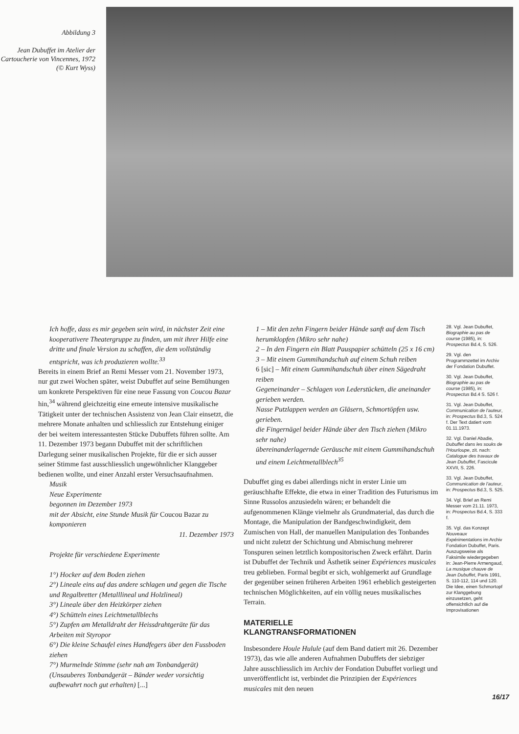Abbildung 3
Jean Dubuffet im Atelier der Cartoucherie von Vincennes, 1972 (© Kurt Wyss)
Ich hoffe, dass es mir gegeben sein wird, in nächster Zeit eine kooperativere Theatergruppe zu finden, um mit ihrer Hilfe eine dritte und finale Version zu schaffen, die dem vollständig entspricht, was ich produzieren wollte.<sup>33</sup>
Bereits in einem Brief an Remi Messer vom 21. November 1973, nur gut zwei Wochen später, weist Dubuffet auf seine Bemühungen um konkrete Perspektiven für eine neue Fassung von Coucou Bazar hin,<sup>34</sup> während gleichzeitig eine erneute intensive musikalische Tätigkeit unter der technischen Assistenz von Jean Clair einsetzt, die mehrere Monate anhalten und schliesslich zur Entstehung einiger der bei weitem interessantesten Stücke Dubuffets führen sollte. Am 11. Dezember 1973 begann Dubuffet mit der schriftlichen Darlegung seiner musikalischen Projekte, für die er sich ausser seiner Stimme fast ausschliesslich ungewöhnlicher Klanggeber bedienen wollte, und einer Anzahl erster Versuchsaufnahmen.
Musik
Neue Experimente
begonnen im Dezember 1973
mit der Absicht, eine Stunde Musik für Coucou Bazar zu komponieren
11. Dezember 1973
Projekte für verschiedene Experimente
1°) Hocker auf dem Boden ziehen
2°) Lineale eins auf das andere schlagen und gegen die Tische und Regalbretter (Metalllineal und Holzlineal)
3°) Lineale über den Heizkörper ziehen
4°) Schütteln eines Leichtmetallblechs
5°) Zupfen am Metalldraht der Heissdrahtgeräte für das Arbeiten mit Styropor
6°) Die kleine Schaufel eines Handfegers über den Fussboden ziehen
7°) Murmelnde Stimme (sehr nah am Tonbandgerät) (Unsauberes Tonbandgerät – Bänder weder vorsichtig aufbewahrt noch gut erhalten) [...]
1 – Mit den zehn Fingern beider Hände sanft auf dem Tisch herumklopfen (Mikro sehr nahe)
2 – In den Fingern ein Blatt Pauspapier schütteln (25 x 16 cm)
3 – Mit einem Gummihandschuh auf einem Schuh reiben
6 [sic] – Mit einem Gummihandschuh über einen Sägedraht reiben
Gegeneinander – Schlagen von Lederstücken, die aneinander gerieben werden.
Nasse Putzlappen werden an Gläsern, Schmortöpfen usw. gerieben.
die Fingernägel beider Hände über den Tisch ziehen (Mikro sehr nahe)
übereinanderlagernde Geräusche mit einem Gummihandschuh und einem Leichtmetallblech<sup>35</sup>
Dubuffet ging es dabei allerdings nicht in erster Linie um geräuschhafte Effekte, die etwa in einer Tradition des Futurismus im Sinne Russolos anzusiedeln wären; er behandelt die aufgenommenen Klänge vielmehr als Grundmaterial, das durch die Montage, die Manipulation der Bandgeschwindigkeit, dem Zumischen von Hall, der manuellen Manipulation des Tonbandes und nicht zuletzt der Schichtung und Abmischung mehrerer Tonspuren seinen letztlich kompositorischen Zweck erfährt. Darin ist Dubuffet der Technik und Ästhetik seiner Expériences musicales treu geblieben. Formal begibt er sich, wohlgemerkt auf Grundlage der gegenüber seinen früheren Arbeiten 1961 erheblich gesteigerten technischen Möglichkeiten, auf ein völlig neues musikalisches Terrain.
MATERIELLE
KLANGTRANSFORMATIONEN
Insbesondere Houle Hulule (auf dem Band datiert mit 26. Dezember 1973), das wie alle anderen Aufnahmen Dubuffets der siebziger Jahre ausschliesslich im Archiv der Fondation Dubuffet vorliegt und unveröffentlicht ist, verbindet die Prinzipien der Expériences musicales mit den neuen
28. Vgl. Jean Dubuffet, Biographie au pas de course (1985), in: Prospectus Bd.4, S. 526.
29. Vgl. den Programmzettel im Archiv der Fondation Dubuffet.
30. Vgl. Jean Dubuffet, Biographie au pas de course (1985), in: Prospectus Bd.4 S. 526 f.
31. Vgl. Jean Dubuffet, Communication de l'auteur, in: Prospectus Bd.3, S. 524 f. Der Text datiert vom 01.11.1973.
32. Vgl. Daniel Abadie, Dubuffet dans les souks de l'Hourloupe, zit. nach: Catalogue des travaux de Jean Dubuffet, Fascicule XXVII, S. 226.
33. Vgl. Jean Dubuffet, Communication de l'auteur, in: Prospectus Bd.3, S. 525.
34. Vgl. Brief an Remi Messer vom 21.11. 1973, in: Prospectus Bd.4, S. 333 f.
35. Vgl. das Konzept Nouveaux Expérimentations im Archiv Fondation Dubuffet, Paris. Auszugsweise als Faksimile wiedergegeben in: Jean-Pierre Armengaud, La musique chauve de Jean Dubuffet, Paris 1991, S. 110-112, 114 und 120. Die Idee, einen Schmortopf zur Klanggebung einzusetzen, geht offensichtlich auf die Improvisationen
16/17